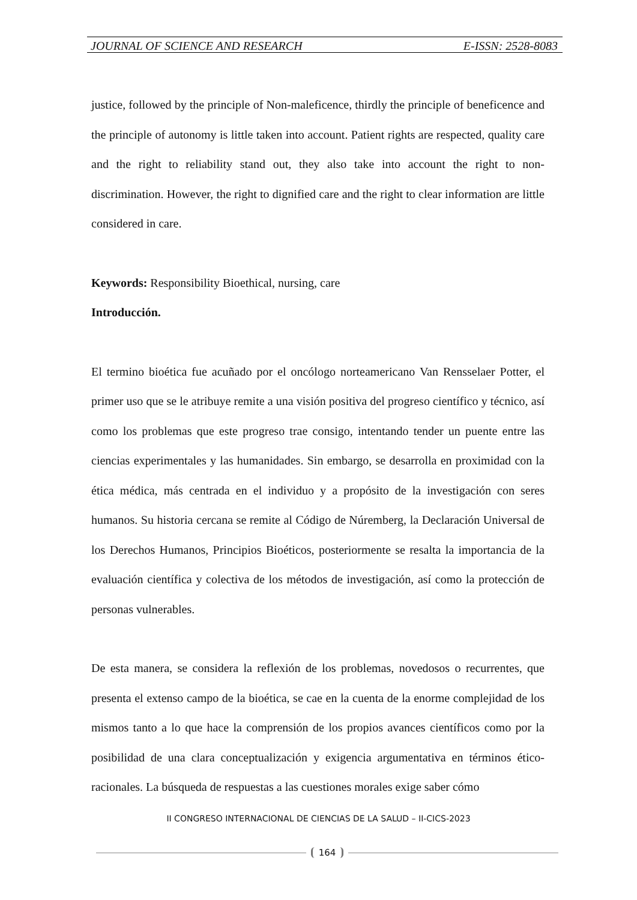JOURNAL OF SCIENCE AND RESEARCH E-ISSN: 2528-8083
justice, followed by the principle of Non-maleficence, thirdly the principle of beneficence and the principle of autonomy is little taken into account. Patient rights are respected, quality care and the right to reliability stand out, they also take into account the right to non-discrimination. However, the right to dignified care and the right to clear information are little considered in care.
Keywords: Responsibility Bioethical, nursing, care
Introducción.
El termino bioética fue acuñado por el oncólogo norteamericano Van Rensselaer Potter, el primer uso que se le atribuye remite a una visión positiva del progreso científico y técnico, así como los problemas que este progreso trae consigo, intentando tender un puente entre las ciencias experimentales y las humanidades. Sin embargo, se desarrolla en proximidad con la ética médica, más centrada en el individuo y a propósito de la investigación con seres humanos. Su historia cercana se remite al Código de Núremberg, la Declaración Universal de los Derechos Humanos, Principios Bioéticos, posteriormente se resalta la importancia de la evaluación científica y colectiva de los métodos de investigación, así como la protección de personas vulnerables.
De esta manera, se considera la reflexión de los problemas, novedosos o recurrentes, que presenta el extenso campo de la bioética, se cae en la cuenta de la enorme complejidad de los mismos tanto a lo que hace la comprensión de los propios avances científicos como por la posibilidad de una clara conceptualización y exigencia argumentativa en términos ético-racionales. La búsqueda de respuestas a las cuestiones morales exige saber cómo
II CONGRESO INTERNACIONAL DE CIENCIAS DE LA SALUD – II-CICS-2023
164